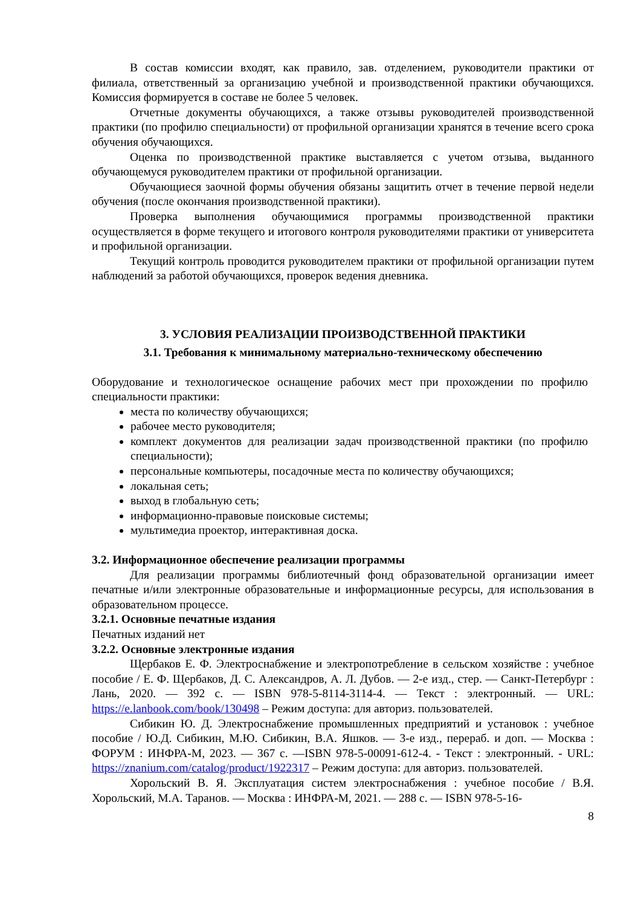В состав комиссии входят, как правило, зав. отделением, руководители практики от филиала, ответственный за организацию учебной и производственной практики обучающихся. Комиссия формируется в составе не более 5 человек.
Отчетные документы обучающихся, а также отзывы руководителей производственной практики (по профилю специальности) от профильной организации хранятся в течение всего срока обучения обучающихся.
Оценка по производственной практике выставляется с учетом отзыва, выданного обучающемуся руководителем практики от профильной организации.
Обучающиеся заочной формы обучения обязаны защитить отчет в течение первой недели обучения (после окончания производственной практики).
Проверка выполнения обучающимися программы производственной практики осуществляется в форме текущего и итогового контроля руководителями практики от университета и профильной организации.
Текущий контроль проводится руководителем практики от профильной организации путем наблюдений за работой обучающихся, проверок ведения дневника.
3. УСЛОВИЯ РЕАЛИЗАЦИИ ПРОИЗВОДСТВЕННОЙ ПРАКТИКИ
3.1. Требования к минимальному материально-техническому обеспечению
Оборудование и технологическое оснащение рабочих мест при прохождении по профилю специальности практики:
места по количеству обучающихся;
рабочее место руководителя;
комплект документов для реализации задач производственной практики (по профилю специальности);
персональные компьютеры, посадочные места по количеству обучающихся;
локальная сеть;
выход в глобальную сеть;
информационно-правовые поисковые системы;
мультимедиа проектор, интерактивная доска.
3.2. Информационное обеспечение реализации программы
Для реализации программы библиотечный фонд образовательной организации имеет печатные и/или электронные образовательные и информационные ресурсы, для использования в образовательном процессе.
3.2.1. Основные печатные издания
Печатных изданий нет
3.2.2. Основные электронные издания
Щербаков Е. Ф. Электроснабжение и электропотребление в сельском хозяйстве : учебное пособие / Е. Ф. Щербаков, Д. С. Александров, А. Л. Дубов. — 2-е изд., стер. — Санкт-Петербург : Лань, 2020. — 392 с. — ISBN 978-5-8114-3114-4. — Текст : электронный. — URL: https://e.lanbook.com/book/130498 – Режим доступа: для авториз. пользователей.
Сибикин Ю. Д. Электроснабжение промышленных предприятий и установок : учебное пособие / Ю.Д. Сибикин, М.Ю. Сибикин, В.А. Яшков. — 3-е изд., перераб. и доп. — Москва : ФОРУМ : ИНФРА-М, 2023. — 367 с. —ISBN 978-5-00091-612-4. - Текст : электронный. - URL: https://znanium.com/catalog/product/1922317 – Режим доступа: для авториз. пользователей.
Хорольский В. Я. Эксплуатация систем электроснабжения : учебное пособие / В.Я. Хорольский, М.А. Таранов. — Москва : ИНФРА-М, 2021. — 288 с. — ISBN 978-5-16-
8